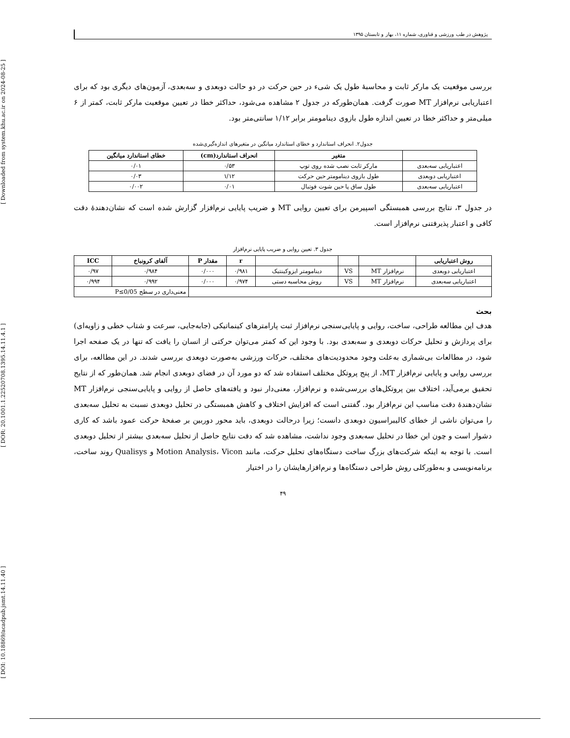[ DOI: 10.18869/acadpub.jsmt.14.11.40 ] [ DOR: 20.1001.1.22520708.1395.14.11.4.1 ] [ Downloaded from system.khu.ac.ir on 2024-08-25 ]
پژوهش در طب ورزشی و فناوری، شماره ۱۱، بهار و تابستان ۱۳۹۵
بررسی موقعیت یک مارکر ثابت و محاسبهٔ طول یک شیء در حین حرکت در دو حالت دوبعدی و سه‌بعدی، آزمون‌های دیگری بود که برای اعتباریابی نرم‌افزار MT صورت گرفت. همان‌طورکه در جدول ۲ مشاهده می‌شود، حداکثر خطا در تعیین موقعیت مارکر ثابت، کمتر از ۶ میلی‌متر و حداکثر خطا در تعیین اندازه طول بازوی دینامومتر برابر ۱/۱۲ سانتی‌متر بود.
جدول۲. انحراف استاندارد و خطای استاندارد میانگین در متغیرهای اندازه‌گیری‌شده
| | متغیر | انحراف استاندارد(cm) | خطای استاندارد میانگین |
| --- | --- | --- | --- |
| اعتباریابی سه‌بعدی | مارکر ثابت نصب شده روی توپ | ۰/۵۳ | ۰/۰۱ |
| اعتباریابی دوبعدی | طول بازوی دینامومتر حین حرکت | ۱/۱۲ | ۰/۰۳ |
| اعتباریابی سه‌بعدی | طول ساق پا حین شوت فوتبال | ۰/۰۱ | ۰/۰۰۲ |
در جدول ۳، نتایج بررسی همبستگی اسپیرمن برای تعیین روایی MT و ضریب پایایی نرم‌افزار گزارش شده است که نشان‌دهندهٔ دقت کافی و اعتبار پذیرفتنی نرم‌افزار است.
جدول ۳. تعیین روایی و ضریب پایایی نرم‌افزار
| روش اعتباریابی | | | | r | مقدار P | آلفای کرونباخ | ICC |
| --- | --- | --- | --- | --- | --- | --- | --- |
| اعتباریابی دوبعدی | نرم‌افزار MT | VS | دینامومتر ایزوکینتیک | ۰/۹۸۱ | ۰/۰۰۰ | ۰/۹۸۴ | ۰/۹۷ |
| اعتباریابی سه‌بعدی | نرم‌افزار MT | VS | روش محاسبه دستی | ۰/۹۷۴ | ۰/۰۰۰ | ۰/۹۹۲ | ۰/۹۹۴ |
| | | | | | | معنی‌داری در سطح P≤0/05 | |
بحث
هدف این مطالعه طراحی، ساخت، روایی و پایایی‌سنجی نرم‌افزار ثبت پارامترهای کینماتیکی (جابه‌جایی، سرعت و شتاب خطی و زاویه‌ای) برای پردازش و تحلیل حرکات دوبعدی و سه‌بعدی بود. با وجود این که کمتر می‌توان حرکتی از انسان را یافت که تنها در یک صفحه اجرا شود، در مطالعات بی‌شماری به‌علت وجود محدودیت‌های مختلف، حرکات ورزشی به‌صورت دوبعدی بررسی شدند. در این مطالعه، برای بررسی روایی و پایایی نرم‌افزار MT، از پنج پروتکل مختلف استفاده شد که دو مورد آن در فضای دوبعدی انجام شد. همان‌طور که از نتایج تحقیق برمی‌آید، اختلاف بین پروتکل‌های بررسی‌شده و نرم‌افزار، معنی‌دار نبود و یافته‌های حاصل از روایی و پایایی‌سنجی نرم‌افزار MT نشان‌دهندهٔ دقت مناسب این نرم‌افزار بود. گفتنی است که افزایش اختلاف و کاهش همبستگی در تحلیل دوبعدی نسبت به تحلیل سه‌بعدی را می‌توان ناشی از خطای کالیبراسیون دوبعدی دانست؛ زیرا درحالت دوبعدی، باید محور دوربین بر صفحهٔ حرکت عمود باشد که کاری دشوار است و چون این خطا در تحلیل سه‌بعدی وجود نداشت، مشاهده شد که دقت نتایج حاصل از تحلیل سه‌بعدی بیشتر از تحلیل دوبعدی است. با توجه به اینکه شرکت‌های بزرگ ساخت دستگاه‌های تحلیل حرکت، مانند Motion Analysis، Vicon و Qualisys روند ساخت، برنامه‌نویسی و به‌طورکلی روش طراحی دستگاه‌ها و نرم‌افزارهایشان را در اختیار
۴۹